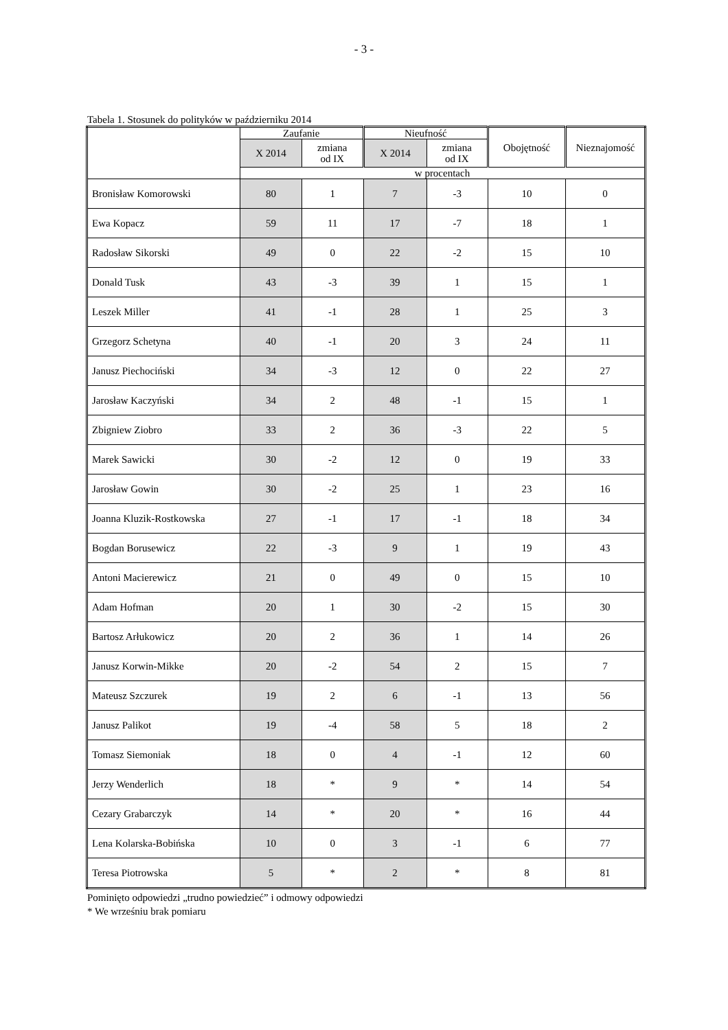- 3 -
Tabela 1. Stosunek do polityków w październiku 2014
| | Zaufanie | | Nieufność | | Obojętność | Nieznajomość |
| --- | --- | --- | --- | --- | --- | --- |
| | X 2014 | zmiana od IX | X 2014 | zmiana od IX | | |
| | w procentach | | | | | |
| Bronisław Komorowski | 80 | 1 | 7 | -3 | 10 | 0 |
| Ewa Kopacz | 59 | 11 | 17 | -7 | 18 | 1 |
| Radosław Sikorski | 49 | 0 | 22 | -2 | 15 | 10 |
| Donald Tusk | 43 | -3 | 39 | 1 | 15 | 1 |
| Leszek Miller | 41 | -1 | 28 | 1 | 25 | 3 |
| Grzegorz Schetyna | 40 | -1 | 20 | 3 | 24 | 11 |
| Janusz Piechociński | 34 | -3 | 12 | 0 | 22 | 27 |
| Jarosław Kaczyński | 34 | 2 | 48 | -1 | 15 | 1 |
| Zbigniew Ziobro | 33 | 2 | 36 | -3 | 22 | 5 |
| Marek Sawicki | 30 | -2 | 12 | 0 | 19 | 33 |
| Jarosław Gowin | 30 | -2 | 25 | 1 | 23 | 16 |
| Joanna Kluzik-Rostkowska | 27 | -1 | 17 | -1 | 18 | 34 |
| Bogdan Borusewicz | 22 | -3 | 9 | 1 | 19 | 43 |
| Antoni Macierewicz | 21 | 0 | 49 | 0 | 15 | 10 |
| Adam Hofman | 20 | 1 | 30 | -2 | 15 | 30 |
| Bartosz Arłukowicz | 20 | 2 | 36 | 1 | 14 | 26 |
| Janusz Korwin-Mikke | 20 | -2 | 54 | 2 | 15 | 7 |
| Mateusz Szczurek | 19 | 2 | 6 | -1 | 13 | 56 |
| Janusz Palikot | 19 | -4 | 58 | 5 | 18 | 2 |
| Tomasz Siemoniak | 18 | 0 | 4 | -1 | 12 | 60 |
| Jerzy Wenderlich | 18 | * | 9 | * | 14 | 54 |
| Cezary Grabarczyk | 14 | * | 20 | * | 16 | 44 |
| Lena Kolarska-Bobińska | 10 | 0 | 3 | -1 | 6 | 77 |
| Teresa Piotrowska | 5 | * | 2 | * | 8 | 81 |
Pominięto odpowiedzi „trudno powiedzieć” i odmowy odpowiedzi
* We wrześniu brak pomiaru